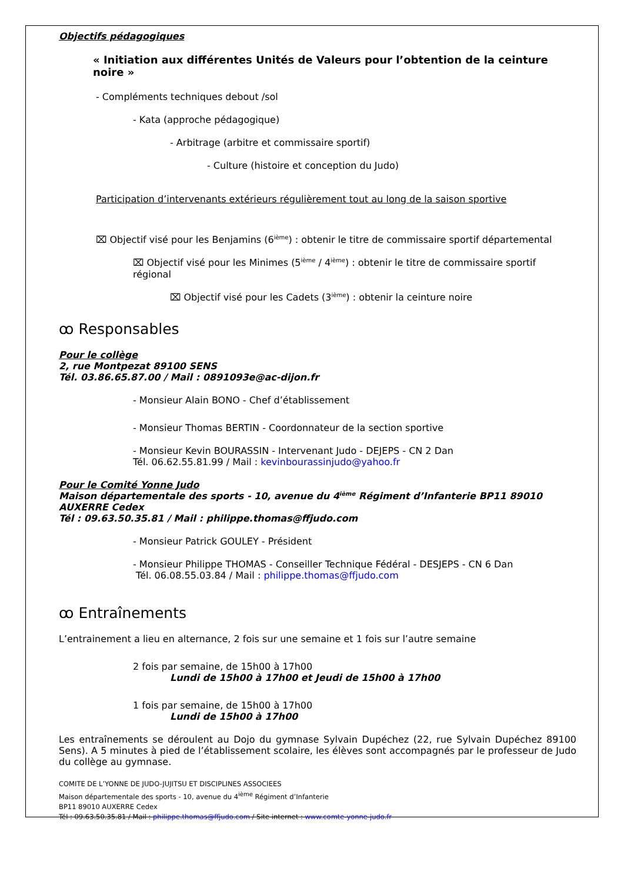Objectifs pédagogiques
« Initiation aux différentes Unités de Valeurs pour l’obtention de la ceinture noire »
- Compléments techniques debout /sol
- Kata (approche pédagogique)
- Arbitrage (arbitre et commissaire sportif)
- Culture (histoire et conception du Judo)
Participation d’intervenants extérieurs régulièrement tout au long de la saison sportive
⌧ Objectif visé pour les Benjamins (6<sup>ième</sup>) : obtenir le titre de commissaire sportif départemental
⌧ Objectif visé pour les Minimes (5<sup>ième</sup> / 4<sup>ième</sup>) : obtenir le titre de commissaire sportif régional
⌧ Objectif visé pour les Cadets (3<sup>ième</sup>) : obtenir la ceinture noire
ꝏ Responsables
Pour le collège
2, rue Montpezat 89100 SENS
Tél. 03.86.65.87.00 / Mail : 0891093e@ac-dijon.fr
- Monsieur Alain BONO - Chef d’établissement
- Monsieur Thomas BERTIN - Coordonnateur de la section sportive
- Monsieur Kevin BOURASSIN - Intervenant Judo - DEJEPS - CN 2 Dan
Tél. 06.62.55.81.99 / Mail : kevinbourassinjudo@yahoo.fr
Pour le Comité Yonne Judo
Maison départementale des sports - 10, avenue du 4<sup>ième</sup> Régiment d’Infanterie BP11 89010 AUXERRE Cedex
Tél : 09.63.50.35.81 / Mail : philippe.thomas@ffjudo.com
- Monsieur Patrick GOULEY - Président
- Monsieur Philippe THOMAS - Conseiller Technique Fédéral - DESJEPS - CN 6 Dan
Tél. 06.08.55.03.84 / Mail : philippe.thomas@ffjudo.com
ꝏ Entraînements
L’entrainement a lieu en alternance, 2 fois sur une semaine et 1 fois sur l’autre semaine
2 fois par semaine, de 15h00 à 17h00
Lundi de 15h00 à 17h00 et Jeudi de 15h00 à 17h00
1 fois par semaine, de 15h00 à 17h00
Lundi de 15h00 à 17h00
Les entraînements se déroulent au Dojo du gymnase Sylvain Dupéchez (22, rue Sylvain Dupéchez 89100 Sens). A 5 minutes à pied de l’établissement scolaire, les élèves sont accompagnés par le professeur de Judo du collège au gymnase.
COMITE DE L’YONNE DE JUDO-JUJITSU ET DISCIPLINES ASSOCIEES
Maison départementale des sports - 10, avenue du 4<sup>ième</sup> Régiment d’Infanterie
BP11 89010 AUXERRE Cedex
Tél : 09.63.50.35.81 / Mail : philippe.thomas@ffjudo.com / Site internet : www.comte-yonne-judo.fr